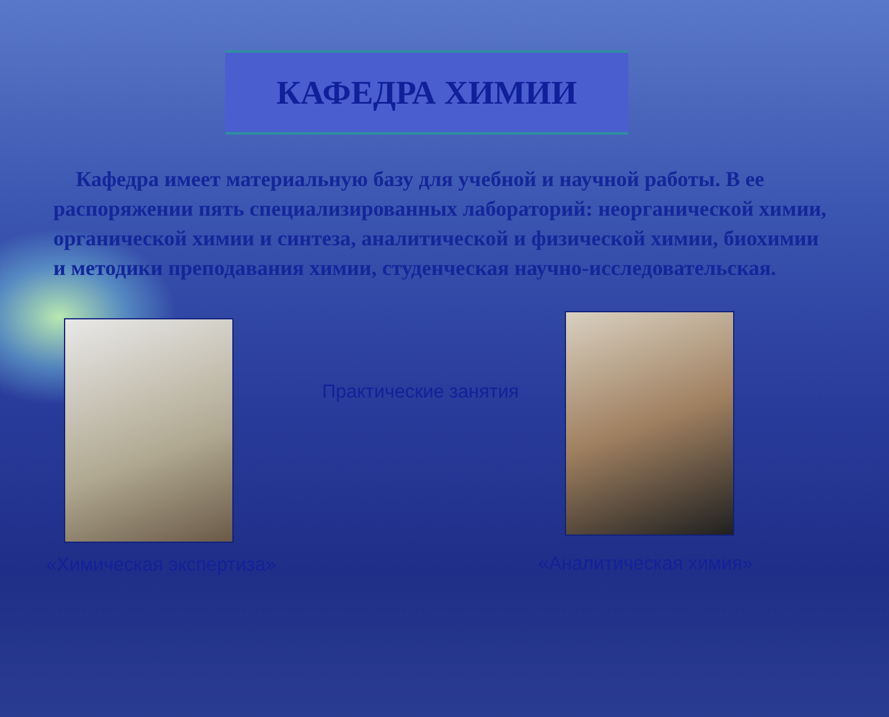КАФЕДРА ХИМИИ
Кафедра имеет материальную базу для учебной и научной работы. В ее распоряжении пять специализированных лабораторий: неорганической химии, органической химии и синтеза, аналитической и физической химии, биохимии и методики преподавания химии, студенческая научно-исследовательская.
«Химическая экспертиза»
Практические занятия
«Аналитическая химия»